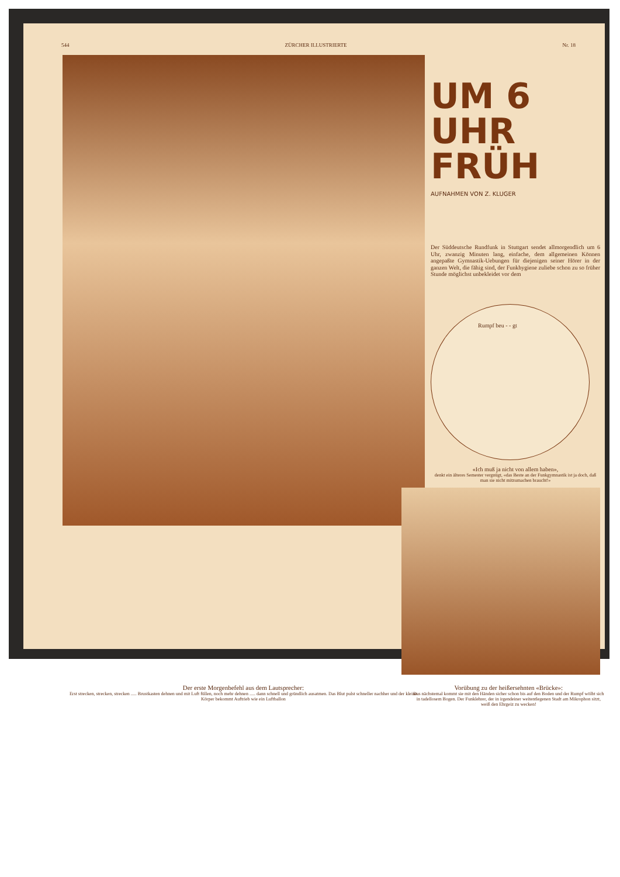544 ZÜRCHER ILLUSTRIERTE Nr. 18
UM 6 UHR FRÜH
AUFNAHMEN VON Z. KLUGER
Der Süddeutsche Rundfunk in Stuttgart sendet allmorgendlich um 6 Uhr, zwanzig Minuten lang, einfache, dem allgemeinen Können angepaßte Gymnastik-Uebungen für diejenigen seiner Hörer in der ganzen Welt, die fähig sind, der Funkhygiene zuliebe schon zu so früher Stunde möglichst unbekleidet vor dem
Rumpf beu - - gt
«Ich muß ja nicht von allem haben»,
denkt ein älteres Semester vergnügt, «das Beste an der Funkgymnastik ist ja doch, daß man sie nicht mitzumachen braucht!»
Der erste Morgenbefehl aus dem Lautsprecher:
Erst strecken, strecken, strecken ..... Brustkasten dehnen und mit Luft füllen, noch mehr dehnen ..... dann schnell und gründlich ausatmen. Das Blut pulst schneller nachher und der kleine Körper bekommt Auftrieb wie ein Luftballon
Vorübung zu der heißersehnten «Brücke»:
Das nächstemal kommt sie mit den Händen sicher schon bis auf den Boden und der Rumpf wölbt sich in tadellosem Bogen. Der Funklehrer, der in irgendeiner weitentlegenen Stadt am Mikrophon sitzt, weiß den Ehrgeiz zu wecken!